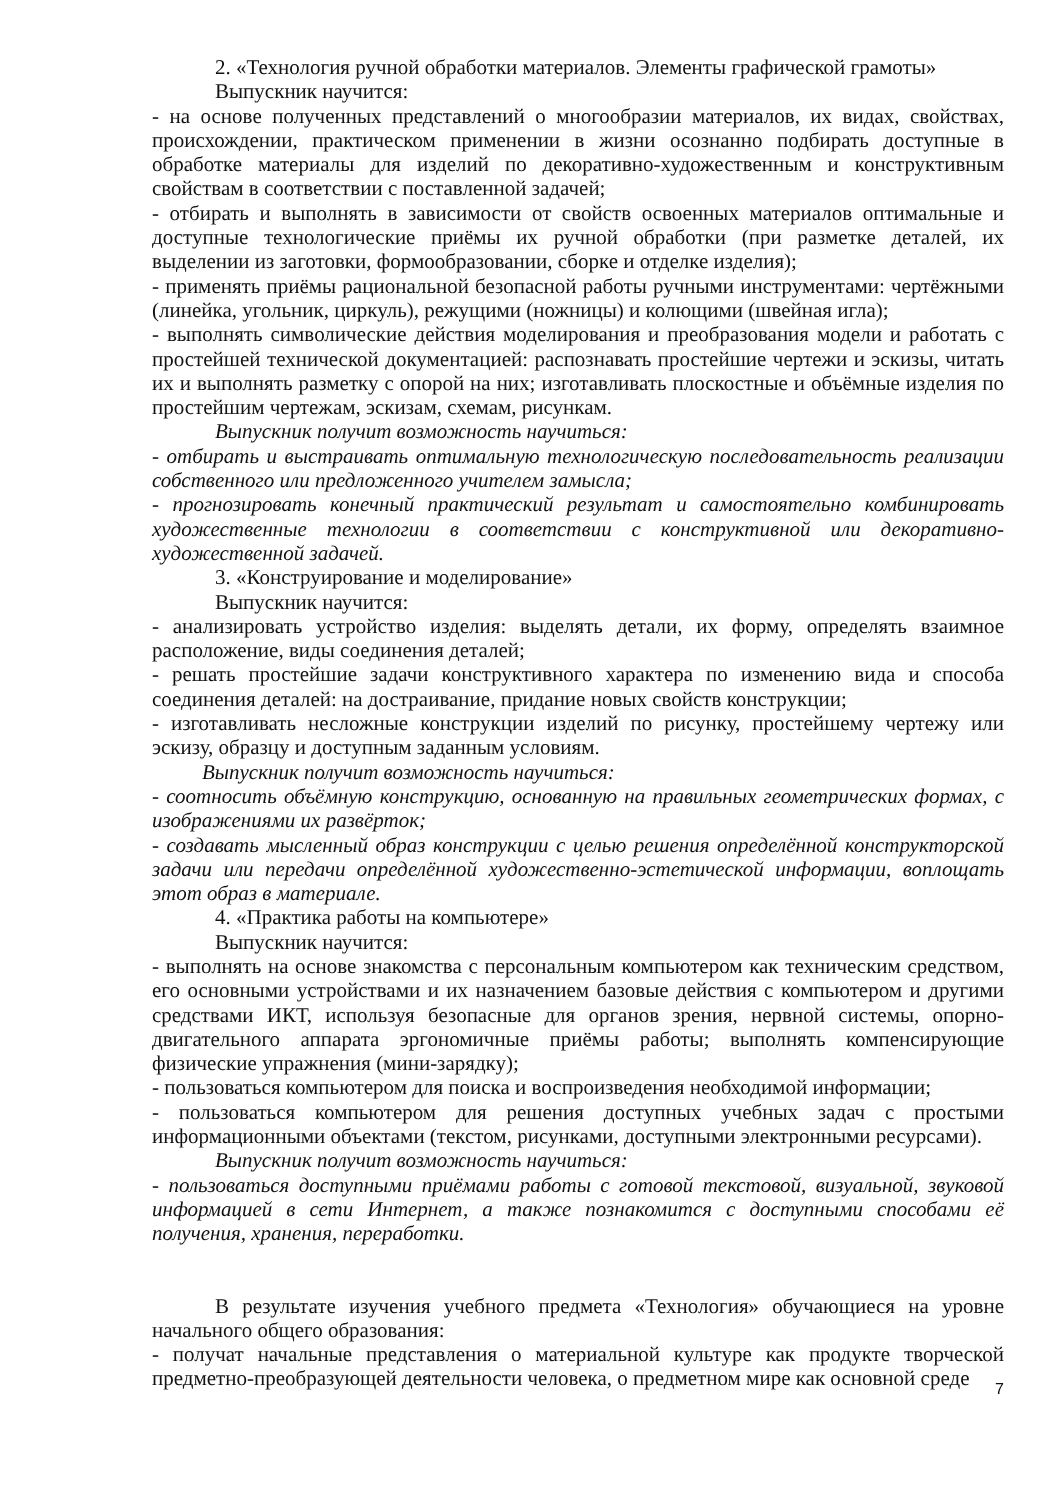2. «Технология ручной обработки материалов. Элементы графической грамоты»
Выпускник научится:
- на основе полученных представлений о многообразии материалов, их видах, свойствах, происхождении, практическом применении в жизни осознанно подбирать доступные в обработке материалы для изделий по декоративно-художественным и конструктивным свойствам в соответствии с поставленной задачей;
- отбирать и выполнять в зависимости от свойств освоенных материалов оптимальные и доступные технологические приёмы их ручной обработки (при разметке деталей, их выделении из заготовки, формообразовании, сборке и отделке изделия);
- применять приёмы рациональной безопасной работы ручными инструментами: чертёжными (линейка, угольник, циркуль), режущими (ножницы) и колющими (швейная игла);
- выполнять символические действия моделирования и преобразования модели и работать с простейшей технической документацией: распознавать простейшие чертежи и эскизы, читать их и выполнять разметку с опорой на них; изготавливать плоскостные и объёмные изделия по простейшим чертежам, эскизам, схемам, рисункам.
Выпускник получит возможность научиться:
- отбирать и выстраивать оптимальную технологическую последовательность реализации собственного или предложенного учителем замысла;
- прогнозировать конечный практический результат и самостоятельно комбинировать художественные технологии в соответствии с конструктивной или декоративно-художественной задачей.
3. «Конструирование и моделирование»
Выпускник научится:
- анализировать устройство изделия: выделять детали, их форму, определять взаимное расположение, виды соединения деталей;
- решать простейшие задачи конструктивного характера по изменению вида и способа соединения деталей: на достраивание, придание новых свойств конструкции;
- изготавливать несложные конструкции изделий по рисунку, простейшему чертежу или эскизу, образцу и доступным заданным условиям.
Выпускник получит возможность научиться:
- соотносить объёмную конструкцию, основанную на правильных геометрических формах, с изображениями их развёрток;
- создавать мысленный образ конструкции с целью решения определённой конструкторской задачи или передачи определённой художественно-эстетической информации, воплощать этот образ в материале.
4. «Практика работы на компьютере»
Выпускник научится:
- выполнять на основе знакомства с персональным компьютером как техническим средством, его основными устройствами и их назначением базовые действия с компьютером и другими средствами ИКТ, используя безопасные для органов зрения, нервной системы, опорно-двигательного аппарата эргономичные приёмы работы; выполнять компенсирующие физические упражнения (мини-зарядку);
- пользоваться компьютером для поиска и воспроизведения необходимой информации;
- пользоваться компьютером для решения доступных учебных задач с простыми информационными объектами (текстом, рисунками, доступными электронными ресурсами).
Выпускник получит возможность научиться:
- пользоваться доступными приёмами работы с готовой текстовой, визуальной, звуковой информацией в сети Интернет, а также познакомится с доступными способами её получения, хранения, переработки.
В результате изучения учебного предмета «Технология» обучающиеся на уровне начального общего образования:
- получат начальные представления о материальной культуре как продукте творческой предметно-преобразующей деятельности человека, о предметном мире как основной среде
7